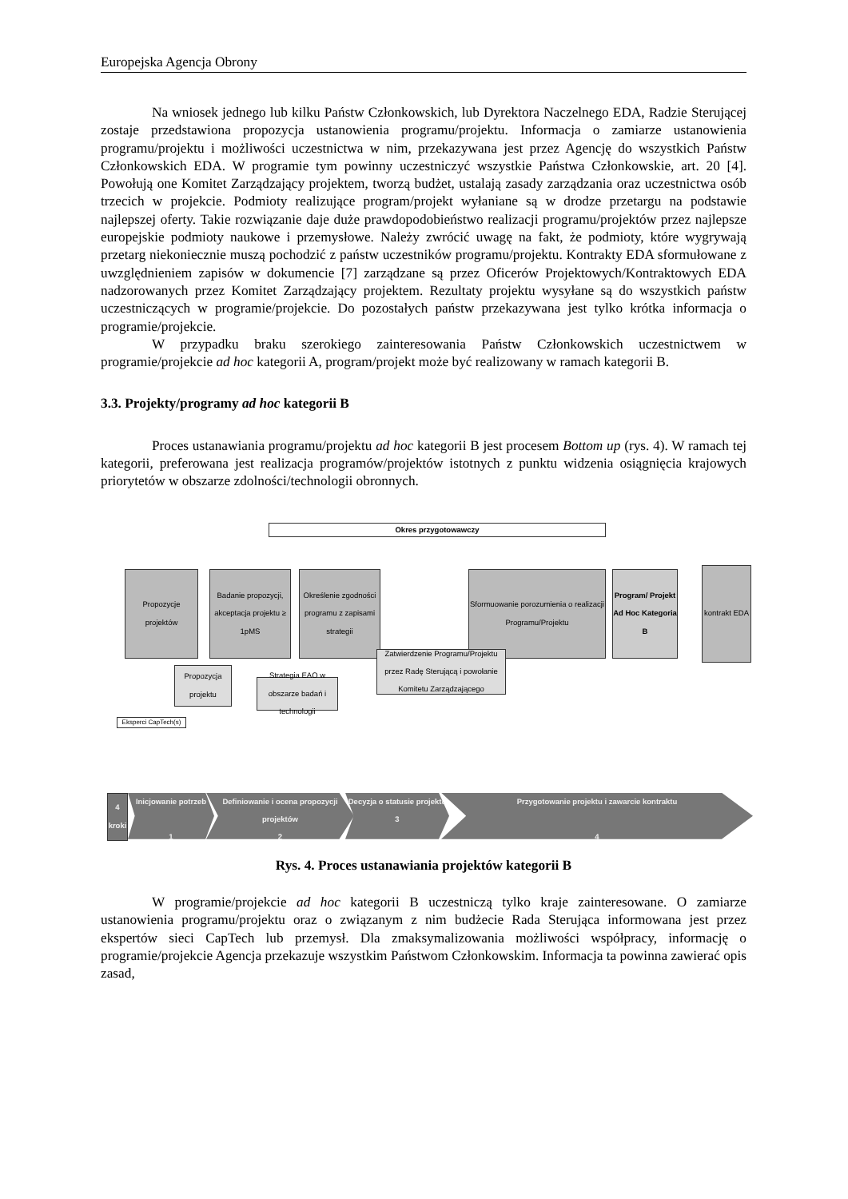Europejska Agencja Obrony
Na wniosek jednego lub kilku Państw Członkowskich, lub Dyrektora Naczelnego EDA, Radzie Sterującej zostaje przedstawiona propozycja ustanowienia programu/projektu. Informacja o zamiarze ustanowienia programu/projektu i możliwości uczestnictwa w nim, przekazywana jest przez Agencję do wszystkich Państw Członkowskich EDA. W programie tym powinny uczestniczyć wszystkie Państwa Członkowskie, art. 20 [4]. Powołują one Komitet Zarządzający projektem, tworzą budżet, ustalają zasady zarządzania oraz uczestnictwa osób trzecich w projekcie. Podmioty realizujące program/projekt wyłaniane są w drodze przetargu na podstawie najlepszej oferty. Takie rozwiązanie daje duże prawdopodobieństwo realizacji programu/projektów przez najlepsze europejskie podmioty naukowe i przemysłowe. Należy zwrócić uwagę na fakt, że podmioty, które wygrywają przetarg niekoniecznie muszą pochodzić z państw uczestników programu/projektu. Kontrakty EDA sformułowane z uwzględnieniem zapisów w dokumencie [7] zarządzane są przez Oficerów Projektowych/Kontraktowych EDA nadzorowanych przez Komitet Zarządzający projektem. Rezultaty projektu wysyłane są do wszystkich państw uczestniczących w programie/projekcie. Do pozostałych państw przekazywana jest tylko krótka informacja o programie/projekcie.
W przypadku braku szerokiego zainteresowania Państw Członkowskich uczestnictwem w programie/projekcie ad hoc kategorii A, program/projekt może być realizowany w ramach kategorii B.
3.3. Projekty/programy ad hoc kategorii B
Proces ustanawiania programu/projektu ad hoc kategorii B jest procesem Bottom up (rys. 4). W ramach tej kategorii, preferowana jest realizacja programów/projektów istotnych z punktu widzenia osiągnięcia krajowych priorytetów w obszarze zdolności/technologii obronnych.
Okres przygotowawczy
Propozycje projektów
Badanie propozycji, akceptacja projektu ≥ 1pMS
Określenie zgodności programu z zapisami strategii
Sformuowanie porozumienia o realizacji Programu/Projektu
Program/ Projekt Ad Hoc Kategoria B
kontrakt EDA
Propozycja projektu
Strategia EAO w obszarze badań i technologii
Zatwierdzenie Programu/Projektu przez Radę Sterującą i powołanie Komitetu Zarządzającego
Eksperci CapTech(s)
4 kroki
Inicjowanie potrzeb
1
Definiowanie i ocena propozycji projektów
2
Decyzja o statusie projektu
3
Przygotowanie projektu i zawarcie kontraktu
4
Rys. 4. Proces ustanawiania projektów kategorii B
W programie/projekcie ad hoc kategorii B uczestniczą tylko kraje zainteresowane. O zamiarze ustanowienia programu/projektu oraz o związanym z nim budżecie Rada Sterująca informowana jest przez ekspertów sieci CapTech lub przemysł. Dla zmaksymalizowania możliwości współpracy, informację o programie/projekcie Agencja przekazuje wszystkim Państwom Członkowskim. Informacja ta powinna zawierać opis zasad,